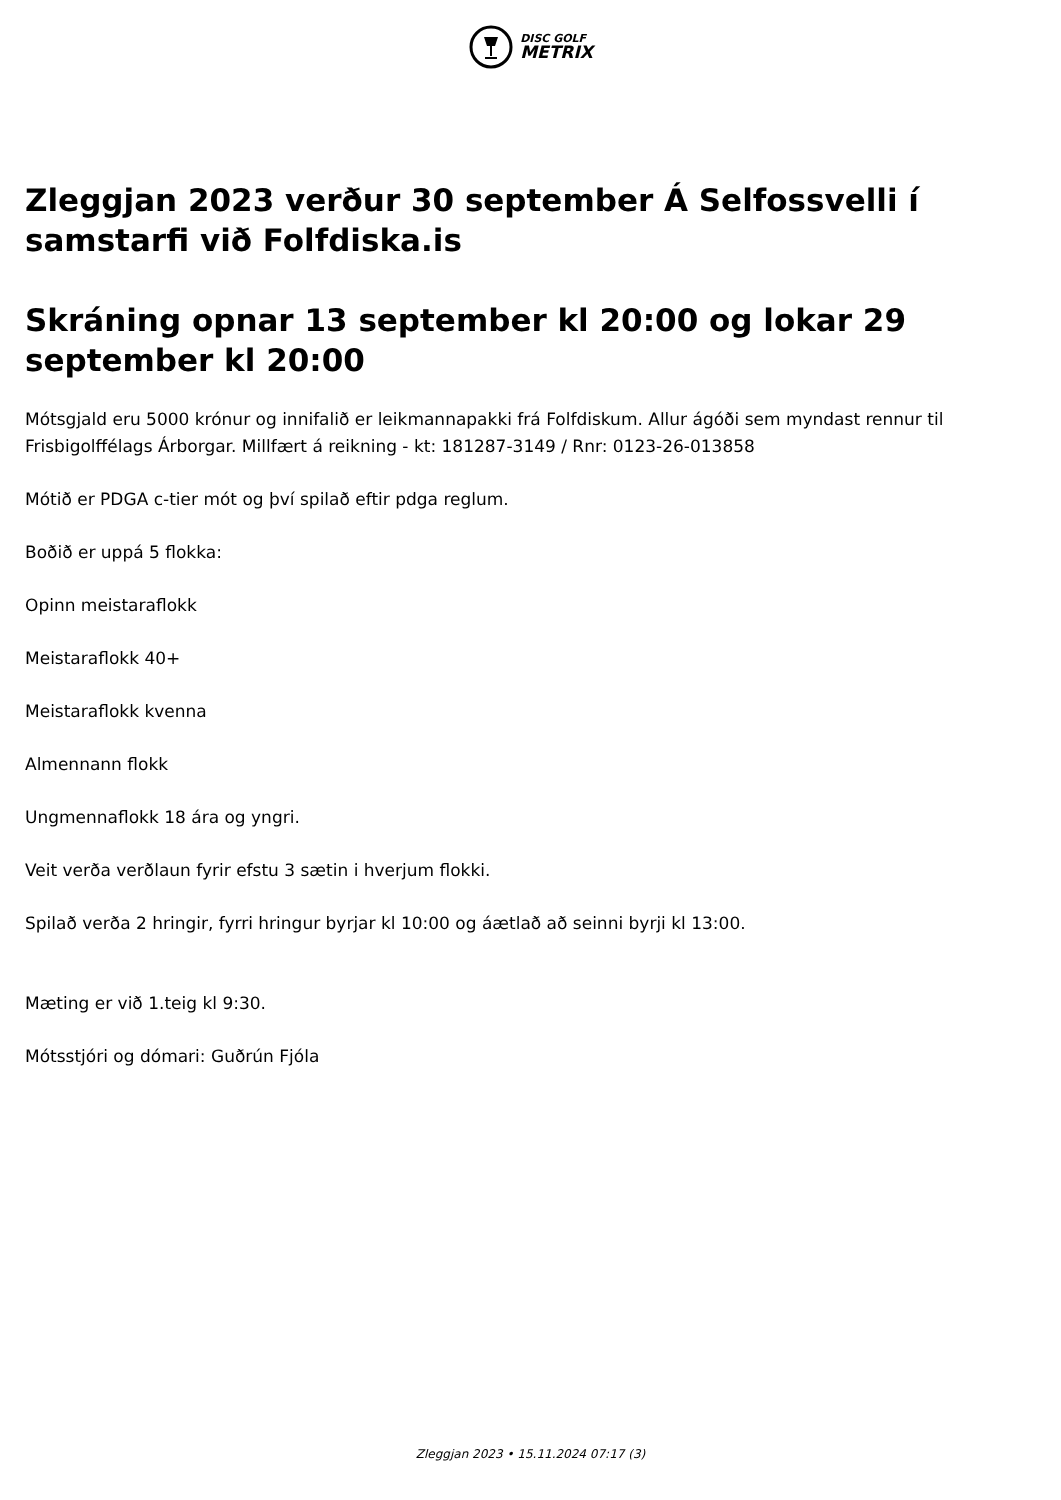DISC GOLF
METRIX
Zleggjan 2023 verður 30 september Á Selfossvelli í samstarfi við Folfdiska.is
Skráning opnar 13 september kl 20:00 og lokar 29 september kl 20:00
Mótsgjald eru 5000 krónur og innifalið er leikmannapakki frá Folfdiskum. Allur ágóði sem myndast rennur til Frisbigolffélags Árborgar. Millfært á reikning - kt: 181287-3149 / Rnr: 0123-26-013858
Mótið er PDGA c-tier mót og því spilað eftir pdga reglum.
Boðið er uppá 5 flokka:
Opinn meistaraflokk
Meistaraflokk 40+
Meistaraflokk kvenna
Almennann flokk
Ungmennaflokk 18 ára og yngri.
Veit verða verðlaun fyrir efstu 3 sætin i hverjum flokki.
Spilað verða 2 hringir, fyrri hringur byrjar kl 10:00 og áætlað að seinni byrji kl 13:00.
Mæting er við 1.teig kl 9:30.
Mótsstjóri og dómari: Guðrún Fjóla
Zleggjan 2023 • 15.11.2024 07:17 (3)